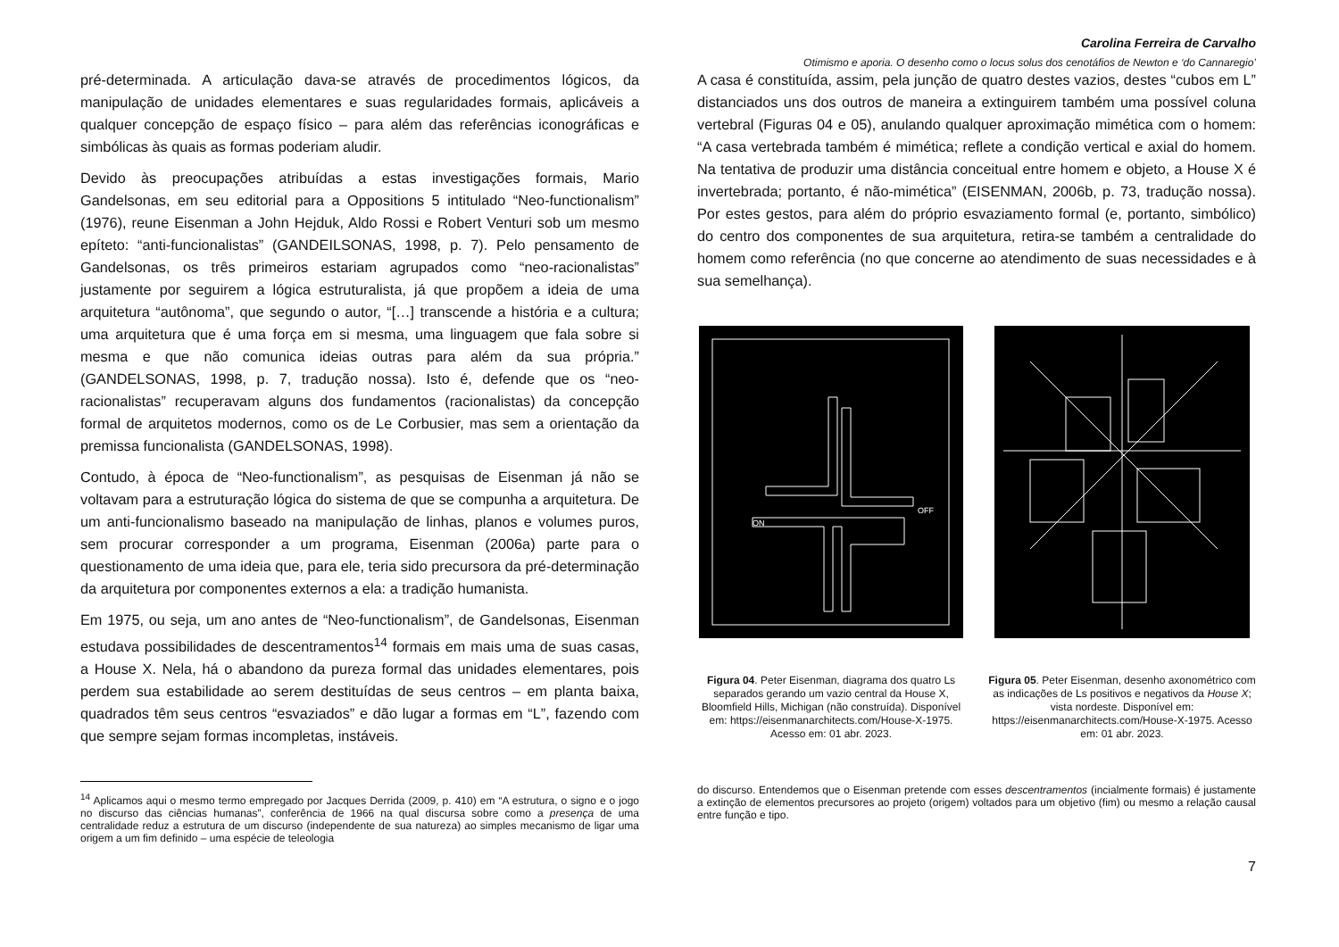Carolina Ferreira de Carvalho
Otimismo e aporia. O desenho como o locus solus dos cenotáfios de Newton e ‘do Cannaregio’
pré-determinada. A articulação dava-se através de procedimentos lógicos, da manipulação de unidades elementares e suas regularidades formais, aplicáveis a qualquer concepção de espaço físico – para além das referências iconográficas e simbólicas às quais as formas poderiam aludir.
Devido às preocupações atribuídas a estas investigações formais, Mario Gandelsonas, em seu editorial para a Oppositions 5 intitulado “Neo-functionalism” (1976), reune Eisenman a John Hejduk, Aldo Rossi e Robert Venturi sob um mesmo epíteto: “anti-funcionalistas” (GANDEILSONAS, 1998, p. 7). Pelo pensamento de Gandelsonas, os três primeiros estariam agrupados como “neo-racionalistas” justamente por seguirem a lógica estruturalista, já que propõem a ideia de uma arquitetura “autônoma”, que segundo o autor, “[…] transcende a história e a cultura; uma arquitetura que é uma força em si mesma, uma linguagem que fala sobre si mesma e que não comunica ideias outras para além da sua própria.” (GANDELSONAS, 1998, p. 7, tradução nossa). Isto é, defende que os “neo-racionalistas” recuperavam alguns dos fundamentos (racionalistas) da concepção formal de arquitetos modernos, como os de Le Corbusier, mas sem a orientação da premissa funcionalista (GANDELSONAS, 1998).
Contudo, à época de “Neo-functionalism”, as pesquisas de Eisenman já não se voltavam para a estruturação lógica do sistema de que se compunha a arquitetura. De um anti-funcionalismo baseado na manipulação de linhas, planos e volumes puros, sem procurar corresponder a um programa, Eisenman (2006a) parte para o questionamento de uma ideia que, para ele, teria sido precursora da pré-determinação da arquitetura por componentes externos a ela: a tradição humanista.
Em 1975, ou seja, um ano antes de “Neo-functionalism”, de Gandelsonas, Eisenman estudava possibilidades de descentramentos<sup>14</sup> formais em mais uma de suas casas, a House X. Nela, há o abandono da pureza formal das unidades elementares, pois perdem sua estabilidade ao serem destituídas de seus centros – em planta baixa, quadrados têm seus centros “esvaziados” e dão lugar a formas em “L”, fazendo com que sempre sejam formas incompletas, instáveis.
<sup>14</sup> Aplicamos aqui o mesmo termo empregado por Jacques Derrida (2009, p. 410) em “A estrutura, o signo e o jogo no discurso das ciências humanas”, conferência de 1966 na qual discursa sobre como a presença de uma centralidade reduz a estrutura de um discurso (independente de sua natureza) ao simples mecanismo de ligar uma origem a um fim definido – uma espécie de teleologia
A casa é constituída, assim, pela junção de quatro destes vazios, destes “cubos em L” distanciados uns dos outros de maneira a extinguirem também uma possível coluna vertebral (Figuras 04 e 05), anulando qualquer aproximação mimética com o homem: “A casa vertebrada também é mimética; reflete a condição vertical e axial do homem. Na tentativa de produzir uma distância conceitual entre homem e objeto, a House X é invertebrada; portanto, é não-mimética” (EISENMAN, 2006b, p. 73, tradução nossa). Por estes gestos, para além do próprio esvaziamento formal (e, portanto, simbólico) do centro dos componentes de sua arquitetura, retira-se também a centralidade do homem como referência (no que concerne ao atendimento de suas necessidades e à sua semelhança).
ON
OFF
Figura 04. Peter Eisenman, diagrama dos quatro Ls separados gerando um vazio central da House X, Bloomfield Hills, Michigan (não construída). Disponível em: https://eisenmanarchitects.com/House-X-1975. Acesso em: 01 abr. 2023.
Figura 05. Peter Eisenman, desenho axonométrico com as indicações de Ls positivos e negativos da House X; vista nordeste. Disponível em: https://eisenmanarchitects.com/House-X-1975. Acesso em: 01 abr. 2023.
do discurso. Entendemos que o Eisenman pretende com esses descentramentos (incialmente formais) é justamente a extinção de elementos precursores ao projeto (origem) voltados para um objetivo (fim) ou mesmo a relação causal entre função e tipo.
7